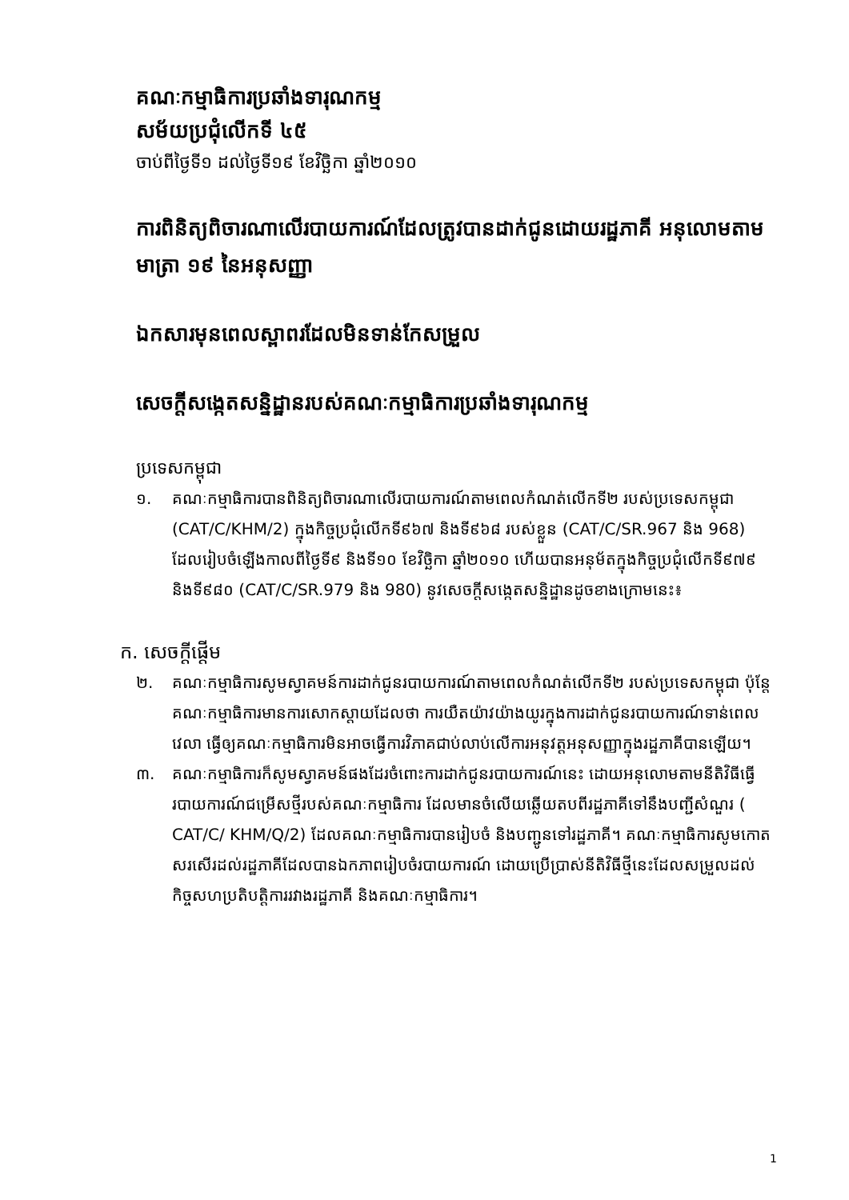គណៈកម្មាធិការប្រឆាំងទារុណកម្ម
សម័យប្រជុំលើកទី ៤៥
ចាប់ពីថ្ងៃទី១ ដល់ថ្ងៃទី១៩ ខែវិច្ឆិកា ឆ្នាំ២០១០
ការពិនិត្យពិចារណាលើរបាយការណ៍ដែលត្រូវបានដាក់ជូនដោយរដ្ឋភាគី អនុលោមតាមមាត្រា ១៩ នៃអនុសញ្ញា
ឯកសារមុនពេលស្ពាពរដែលមិនទាន់កែសម្រួល
សេចក្តីសង្កេតសន្និដ្ឋានរបស់គណៈកម្មាធិការប្រឆាំងទារុណកម្ម
ប្រទេសកម្ពុជា
១. គណៈកម្មាធិការបានពិនិត្យពិចារណាលើរបាយការណ៍តាមពេលកំណត់លើកទី២ របស់ប្រទេសកម្ពុជា (CAT/C/KHM/2) ក្នុងកិច្ចប្រជុំលើកទី៩៦៧ និងទី៩៦៨ របស់ខ្លួន (CAT/C/SR.967 និង 968) ដែលរៀបចំឡើងកាលពីថ្ងៃទី៩ និងទី១០ ខែវិច្ឆិកា ឆ្នាំ២០១០ ហើយបានអនុម័តក្នុងកិច្ចប្រជុំលើកទី៩៧៩ និងទី៩៨០ (CAT/C/SR.979 និង 980) នូវសេចក្តីសង្កេតសន្និដ្ឋានដូចខាងក្រោមនេះ៖
ក. សេចក្តីផ្តើម
២. គណៈកម្មាធិការសូមស្វាគមន៍ការដាក់ជូនរបាយការណ៍តាមពេលកំណត់លើកទី២ របស់ប្រទេសកម្ពុជា ប៉ុន្តែគណៈកម្មាធិការមានការសោកស្តាយដែលថា ការយឺតយ៉ាវយ៉ាងយូរក្នុងការដាក់ជូនរបាយការណ៍ទាន់ពេលវេលា ធ្វើឲ្យគណៈកម្មាធិការមិនអាចធ្វើការវិភាគជាប់លាប់លើការអនុវត្តអនុសញ្ញាក្នុងរដ្ឋភាគីបានឡើយ។
៣. គណៈកម្មាធិការក៏សូមស្វាគមន៍ផងដែរចំពោះការដាក់ជូនរបាយការណ៍នេះ ដោយអនុលោមតាមនីតិវិធីធ្វើរបាយការណ៍ជម្រើសថ្មីរបស់គណៈកម្មាធិការ ដែលមានចំលើយឆ្លើយតបពីរដ្ឋភាគីទៅនឹងបញ្ជីសំណួរ ( CAT/C/ KHM/Q/2) ដែលគណៈកម្មាធិការបានរៀបចំ និងបញ្ជូនទៅរដ្ឋភាគី។ គណៈកម្មាធិការសូមកោតសរសើរដល់រដ្ឋភាគីដែលបានឯកភាពរៀបចំរបាយការណ៍ ដោយប្រើប្រាស់នីតិវិធីថ្មីនេះដែលសម្រួលដល់កិច្ចសហប្រតិបត្តិការរវាងរដ្ឋភាគី និងគណៈកម្មាធិការ។
1